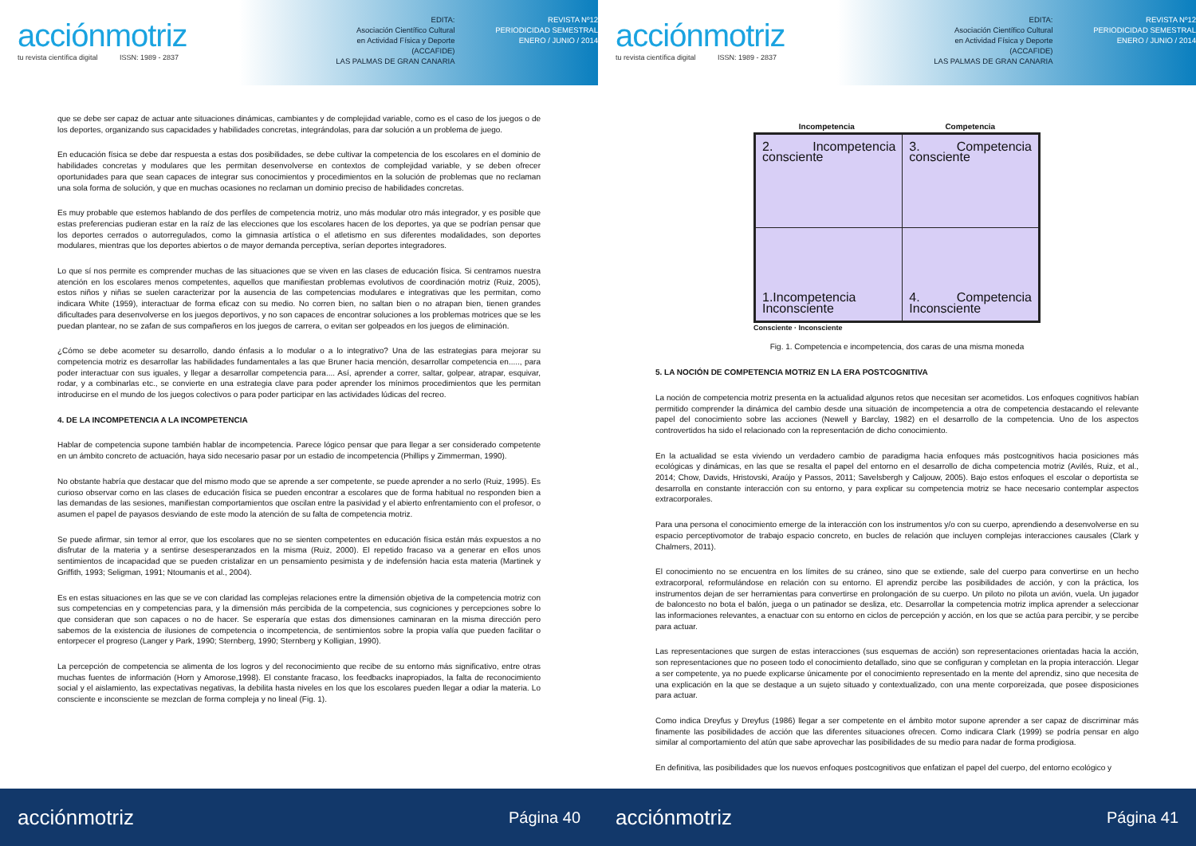acciónmotriz
tu revista científica digital ISSN: 1989 - 2837
EDITA:
Asociación Científico Cultural
en Actividad Física y Deporte
(ACCAFIDE)
LAS PALMAS DE GRAN CANARIA
REVISTA Nº12
PERIODICIDAD SEMESTRAL
ENERO / JUNIO / 2014
que se debe ser capaz de actuar ante situaciones dinámicas, cambiantes y de complejidad variable, como es el caso de los juegos o de los deportes, organizando sus capacidades y habilidades concretas, integrándolas, para dar solución a un problema de juego.
En educación física se debe dar respuesta a estas dos posibilidades, se debe cultivar la competencia de los escolares en el dominio de habilidades concretas y modulares que les permitan desenvolverse en contextos de complejidad variable, y se deben ofrecer oportunidades para que sean capaces de integrar sus conocimientos y procedimientos en la solución de problemas que no reclaman una sola forma de solución, y que en muchas ocasiones no reclaman un dominio preciso de habilidades concretas.
Es muy probable que estemos hablando de dos perfiles de competencia motriz, uno más modular otro más integrador, y es posible que estas preferencias pudieran estar en la raíz de las elecciones que los escolares hacen de los deportes, ya que se podrían pensar que los deportes cerrados o autorregulados, como la gimnasia artística o el atletismo en sus diferentes modalidades, son deportes modulares, mientras que los deportes abiertos o de mayor demanda perceptiva, serían deportes integradores.
Lo que sí nos permite es comprender muchas de las situaciones que se viven en las clases de educación física. Si centramos nuestra atención en los escolares menos competentes, aquellos que manifiestan problemas evolutivos de coordinación motriz (Ruiz, 2005), estos niños y niñas se suelen caracterizar por la ausencia de las competencias modulares e integrativas que les permitan, como indicara White (1959), interactuar de forma eficaz con su medio. No corren bien, no saltan bien o no atrapan bien, tienen grandes dificultades para desenvolverse en los juegos deportivos, y no son capaces de encontrar soluciones a los problemas motrices que se les puedan plantear, no se zafan de sus compañeros en los juegos de carrera, o evitan ser golpeados en los juegos de eliminación.
¿Cómo se debe acometer su desarrollo, dando énfasis a lo modular o a lo integrativo? Una de las estrategias para mejorar su competencia motriz es desarrollar las habilidades fundamentales a las que Bruner hacia mención, desarrollar competencia en....., para poder interactuar con sus iguales, y llegar a desarrollar competencia para.... Así, aprender a correr, saltar, golpear, atrapar, esquivar, rodar, y a combinarlas etc., se convierte en una estrategia clave para poder aprender los mínimos procedimientos que les permitan introducirse en el mundo de los juegos colectivos o para poder participar en las actividades lúdicas del recreo.
4. DE LA INCOMPETENCIA A LA INCOMPETENCIA
Hablar de competencia supone también hablar de incompetencia. Parece lógico pensar que para llegar a ser considerado competente en un ámbito concreto de actuación, haya sido necesario pasar por un estadio de incompetencia (Phillips y Zimmerman, 1990).
No obstante habría que destacar que del mismo modo que se aprende a ser competente, se puede aprender a no serlo (Ruiz, 1995). Es curioso observar como en las clases de educación física se pueden encontrar a escolares que de forma habitual no responden bien a las demandas de las sesiones, manifiestan comportamientos que oscilan entre la pasividad y el abierto enfrentamiento con el profesor, o asumen el papel de payasos desviando de este modo la atención de su falta de competencia motriz.
Se puede afirmar, sin temor al error, que los escolares que no se sienten competentes en educación física están más expuestos a no disfrutar de la materia y a sentirse desesperanzados en la misma (Ruiz, 2000). El repetido fracaso va a generar en ellos unos sentimientos de incapacidad que se pueden cristalizar en un pensamiento pesimista y de indefensión hacia esta materia (Martinek y Griffith, 1993; Seligman, 1991; Ntoumanis et al., 2004).
Es en estas situaciones en las que se ve con claridad las complejas relaciones entre la dimensión objetiva de la competencia motriz con sus competencias en y competencias para, y la dimensión más percibida de la competencia, sus cogniciones y percepciones sobre lo que consideran que son capaces o no de hacer. Se esperaría que estas dos dimensiones caminaran en la misma dirección pero sabemos de la existencia de ilusiones de competencia o incompetencia, de sentimientos sobre la propia valía que pueden facilitar o entorpecer el progreso (Langer y Park, 1990; Sternberg, 1990; Sternberg y Kolligian, 1990).
La percepción de competencia se alimenta de los logros y del reconocimiento que recibe de su entorno más significativo, entre otras muchas fuentes de información (Horn y Amorose,1998). El constante fracaso, los feedbacks inapropiados, la falta de reconocimiento social y el aislamiento, las expectativas negativas, la debilita hasta niveles en los que los escolares pueden llegar a odiar la materia. Lo consciente e inconsciente se mezclan de forma compleja y no lineal (Fig. 1).
acciónmotriz
Página 40
acciónmotriz
tu revista científica digital ISSN: 1989 - 2837
EDITA:
Asociación Científico Cultural
en Actividad Física y Deporte
(ACCAFIDE)
LAS PALMAS DE GRAN CANARIA
REVISTA Nº12
PERIODICIDAD SEMESTRAL
ENERO / JUNIO / 2014
Incompetencia Competencia
| 2. Incompetencia consciente | 3. Competencia consciente |
| 1.Incompetencia Inconsciente | 4. Competencia Inconsciente |
Consciente · Inconsciente
Fig. 1. Competencia e incompetencia, dos caras de una misma moneda
5. LA NOCIÓN DE COMPETENCIA MOTRIZ EN LA ERA POSTCOGNITIVA
La noción de competencia motriz presenta en la actualidad algunos retos que necesitan ser acometidos. Los enfoques cognitivos habían permitido comprender la dinámica del cambio desde una situación de incompetencia a otra de competencia destacando el relevante papel del conocimiento sobre las acciones (Newell y Barclay, 1982) en el desarrollo de la competencia. Uno de los aspectos controvertidos ha sido el relacionado con la representación de dicho conocimiento.
En la actualidad se esta viviendo un verdadero cambio de paradigma hacia enfoques más postcognitivos hacia posiciones más ecológicas y dinámicas, en las que se resalta el papel del entorno en el desarrollo de dicha competencia motriz (Avilés, Ruiz, et al., 2014; Chow, Davids, Hristovski, Araújo y Passos, 2011; Savelsbergh y Caljouw, 2005). Bajo estos enfoques el escolar o deportista se desarrolla en constante interacción con su entorno, y para explicar su competencia motriz se hace necesario contemplar aspectos extracorporales.
Para una persona el conocimiento emerge de la interacción con los instrumentos y/o con su cuerpo, aprendiendo a desenvolverse en su espacio perceptivomotor de trabajo espacio concreto, en bucles de relación que incluyen complejas interacciones causales (Clark y Chalmers, 2011).
El conocimiento no se encuentra en los límites de su cráneo, sino que se extiende, sale del cuerpo para convertirse en un hecho extracorporal, reformulándose en relación con su entorno. El aprendiz percibe las posibilidades de acción, y con la práctica, los instrumentos dejan de ser herramientas para convertirse en prolongación de su cuerpo. Un piloto no pilota un avión, vuela. Un jugador de baloncesto no bota el balón, juega o un patinador se desliza, etc. Desarrollar la competencia motriz implica aprender a seleccionar las informaciones relevantes, a enactuar con su entorno en ciclos de percepción y acción, en los que se actúa para percibir, y se percibe para actuar.
Las representaciones que surgen de estas interacciones (sus esquemas de acción) son representaciones orientadas hacia la acción, son representaciones que no poseen todo el conocimiento detallado, sino que se configuran y completan en la propia interacción. Llegar a ser competente, ya no puede explicarse únicamente por el conocimiento representado en la mente del aprendiz, sino que necesita de una explicación en la que se destaque a un sujeto situado y contextualizado, con una mente corporeizada, que posee disposiciones para actuar.
Como indica Dreyfus y Dreyfus (1986) llegar a ser competente en el ámbito motor supone aprender a ser capaz de discriminar más finamente las posibilidades de acción que las diferentes situaciones ofrecen. Como indicara Clark (1999) se podría pensar en algo similar al comportamiento del atún que sabe aprovechar las posibilidades de su medio para nadar de forma prodigiosa.
En definitiva, las posibilidades que los nuevos enfoques postcognitivos que enfatizan el papel del cuerpo, del entorno ecológico y
acciónmotriz
Página 41